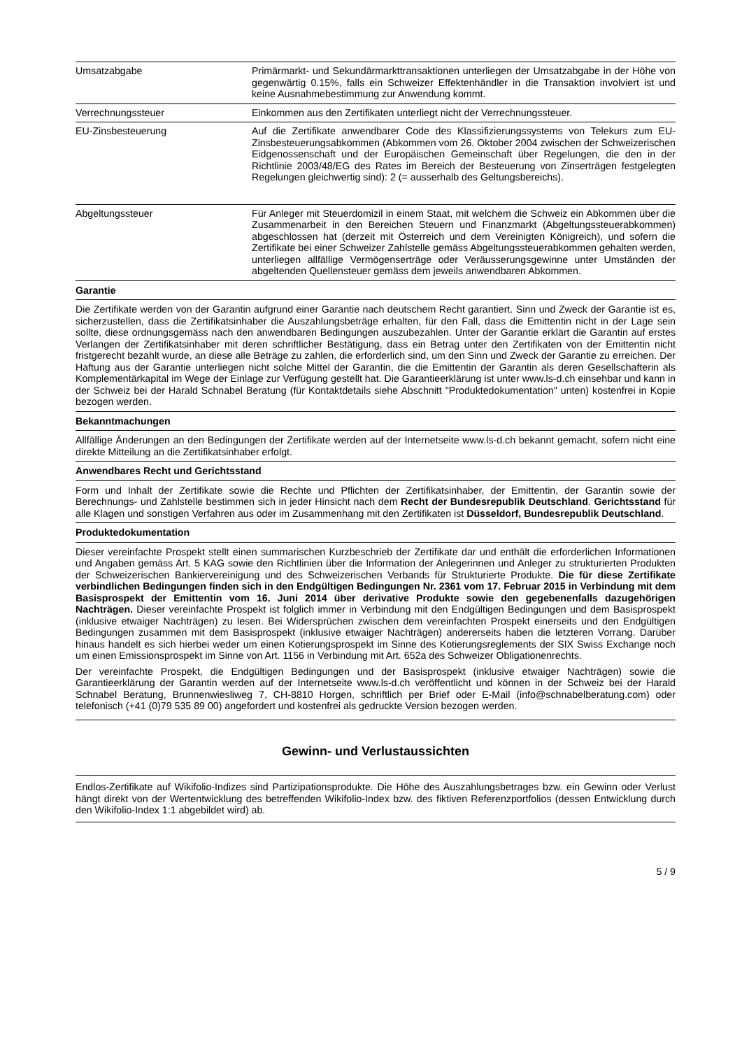| Umsatzabgabe | Primärmarkt- und Sekundärmarkttransaktionen unterliegen der Umsatzabgabe in der Höhe von gegenwärtig 0.15%, falls ein Schweizer Effektenhändler in die Transaktion involviert ist und keine Ausnahmebestimmung zur Anwendung kommt. |
| Verrechnungssteuer | Einkommen aus den Zertifikaten unterliegt nicht der Verrechnungssteuer. |
| EU-Zinsbesteuerung | Auf die Zertifikate anwendbarer Code des Klassifizierungssystems von Telekurs zum EU-Zinsbesteuerungsabkommen (Abkommen vom 26. Oktober 2004 zwischen der Schweizerischen Eidgenossenschaft und der Europäischen Gemeinschaft über Regelungen, die den in der Richtlinie 2003/48/EG des Rates im Bereich der Besteuerung von Zinserträgen festgelegten Regelungen gleichwertig sind): 2 (= ausserhalb des Geltungsbereichs). |
| Abgeltungssteuer | Für Anleger mit Steuerdomizil in einem Staat, mit welchem die Schweiz ein Abkommen über die Zusammenarbeit in den Bereichen Steuern und Finanzmarkt (Abgeltungssteuerabkommen) abgeschlossen hat (derzeit mit Österreich und dem Vereinigten Königreich), und sofern die Zertifikate bei einer Schweizer Zahlstelle gemäss Abgeltungssteuerabkommen gehalten werden, unterliegen allfällige Vermögenserträge oder Veräusserungsgewinne unter Umständen der abgeltenden Quellensteuer gemäss dem jeweils anwendbaren Abkommen. |
Garantie
Die Zertifikate werden von der Garantin aufgrund einer Garantie nach deutschem Recht garantiert. Sinn und Zweck der Garantie ist es, sicherzustellen, dass die Zertifikatsinhaber die Auszahlungsbeträge erhalten, für den Fall, dass die Emittentin nicht in der Lage sein sollte, diese ordnungsgemäss nach den anwendbaren Bedingungen auszubezahlen. Unter der Garantie erklärt die Garantin auf erstes Verlangen der Zertifikatsinhaber mit deren schriftlicher Bestätigung, dass ein Betrag unter den Zertifikaten von der Emittentin nicht fristgerecht bezahlt wurde, an diese alle Beträge zu zahlen, die erforderlich sind, um den Sinn und Zweck der Garantie zu erreichen. Der Haftung aus der Garantie unterliegen nicht solche Mittel der Garantin, die die Emittentin der Garantin als deren Gesellschafterin als Komplementärkapital im Wege der Einlage zur Verfügung gestellt hat. Die Garantieerklärung ist unter www.ls-d.ch einsehbar und kann in der Schweiz bei der Harald Schnabel Beratung (für Kontaktdetails siehe Abschnitt "Produktedokumentation" unten) kostenfrei in Kopie bezogen werden.
Bekanntmachungen
Allfällige Änderungen an den Bedingungen der Zertifikate werden auf der Internetseite www.ls-d.ch bekannt gemacht, sofern nicht eine direkte Mitteilung an die Zertifikatsinhaber erfolgt.
Anwendbares Recht und Gerichtsstand
Form und Inhalt der Zertifikate sowie die Rechte und Pflichten der Zertifikatsinhaber, der Emittentin, der Garantin sowie der Berechnungs- und Zahlstelle bestimmen sich in jeder Hinsicht nach dem Recht der Bundesrepublik Deutschland. Gerichtsstand für alle Klagen und sonstigen Verfahren aus oder im Zusammenhang mit den Zertifikaten ist Düsseldorf, Bundesrepublik Deutschland.
Produktedokumentation
Dieser vereinfachte Prospekt stellt einen summarischen Kurzbeschrieb der Zertifikate dar und enthält die erforderlichen Informationen und Angaben gemäss Art. 5 KAG sowie den Richtlinien über die Information der Anlegerinnen und Anleger zu strukturierten Produkten der Schweizerischen Bankiervereinigung und des Schweizerischen Verbands für Strukturierte Produkte. Die für diese Zertifikate verbindlichen Bedingungen finden sich in den Endgültigen Bedingungen Nr. 2361 vom 17. Februar 2015 in Verbindung mit dem Basisprospekt der Emittentin vom 16. Juni 2014 über derivative Produkte sowie den gegebenenfalls dazugehörigen Nachträgen. Dieser vereinfachte Prospekt ist folglich immer in Verbindung mit den Endgültigen Bedingungen und dem Basisprospekt (inklusive etwaiger Nachträgen) zu lesen. Bei Widersprüchen zwischen dem vereinfachten Prospekt einerseits und den Endgültigen Bedingungen zusammen mit dem Basisprospekt (inklusive etwaiger Nachträgen) andererseits haben die letzteren Vorrang. Darüber hinaus handelt es sich hierbei weder um einen Kotierungsprospekt im Sinne des Kotierungsreglements der SIX Swiss Exchange noch um einen Emissionsprospekt im Sinne von Art. 1156 in Verbindung mit Art. 652a des Schweizer Obligationenrechts.
Der vereinfachte Prospekt, die Endgültigen Bedingungen und der Basisprospekt (inklusive etwaiger Nachträgen) sowie die Garantieerklärung der Garantin werden auf der Internetseite www.ls-d.ch veröffentlicht und können in der Schweiz bei der Harald Schnabel Beratung, Brunnenwiesliweg 7, CH-8810 Horgen, schriftlich per Brief oder E-Mail (info@schnabelberatung.com) oder telefonisch (+41 (0)79 535 89 00) angefordert und kostenfrei als gedruckte Version bezogen werden.
Gewinn- und Verlustaussichten
Endlos-Zertifikate auf Wikifolio-Indizes sind Partizipationsprodukte. Die Höhe des Auszahlungsbetrages bzw. ein Gewinn oder Verlust hängt direkt von der Wertentwicklung des betreffenden Wikifolio-Index bzw. des fiktiven Referenzportfolios (dessen Entwicklung durch den Wikifolio-Index 1:1 abgebildet wird) ab.
5 / 9